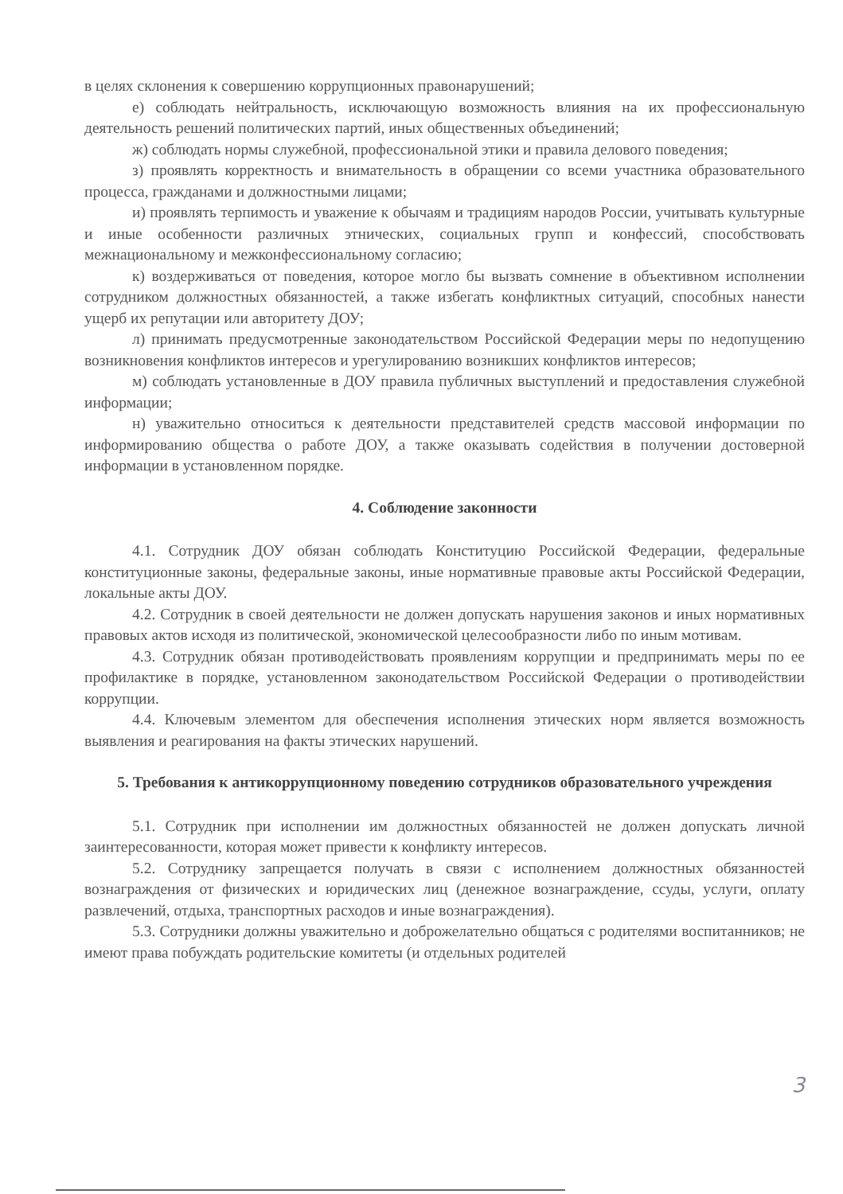в целях склонения к совершению коррупционных правонарушений;
е) соблюдать нейтральность, исключающую возможность влияния на их профессиональную деятельность решений политических партий, иных общественных объединений;
ж) соблюдать нормы служебной, профессиональной этики и правила делового поведения;
з) проявлять корректность и внимательность в обращении со всеми участника образовательного процесса, гражданами и должностными лицами;
и) проявлять терпимость и уважение к обычаям и традициям народов России, учитывать культурные и иные особенности различных этнических, социальных групп и конфессий, способствовать межнациональному и межконфессиональному согласию;
к) воздерживаться от поведения, которое могло бы вызвать сомнение в объективном исполнении сотрудником должностных обязанностей, а также избегать конфликтных ситуаций, способных нанести ущерб их репутации или авторитету ДОУ;
л) принимать предусмотренные законодательством Российской Федерации меры по недопущению возникновения конфликтов интересов и урегулированию возникших конфликтов интересов;
м) соблюдать установленные в ДОУ правила публичных выступлений и предоставления служебной информации;
н) уважительно относиться к деятельности представителей средств массовой информации по информированию общества о работе ДОУ, а также оказывать содействия в получении достоверной информации в установленном порядке.
4. Соблюдение законности
4.1. Сотрудник ДОУ обязан соблюдать Конституцию Российской Федерации, федеральные конституционные законы, федеральные законы, иные нормативные правовые акты Российской Федерации, локальные акты ДОУ.
4.2. Сотрудник в своей деятельности не должен допускать нарушения законов и иных нормативных правовых актов исходя из политической, экономической целесообразности либо по иным мотивам.
4.3. Сотрудник обязан противодействовать проявлениям коррупции и предпринимать меры по ее профилактике в порядке, установленном законодательством Российской Федерации о противодействии коррупции.
4.4. Ключевым элементом для обеспечения исполнения этических норм является возможность выявления и реагирования на факты этических нарушений.
5. Требования к антикоррупционному поведению сотрудников образовательного учреждения
5.1. Сотрудник при исполнении им должностных обязанностей не должен допускать личной заинтересованности, которая может привести к конфликту интересов.
5.2. Сотруднику запрещается получать в связи с исполнением должностных обязанностей вознаграждения от физических и юридических лиц (денежное вознаграждение, ссуды, услуги, оплату развлечений, отдыха, транспортных расходов и иные вознаграждения).
5.3. Сотрудники должны уважительно и доброжелательно общаться с родителями воспитанников; не имеют права побуждать родительские комитеты (и отдельных родителей
3